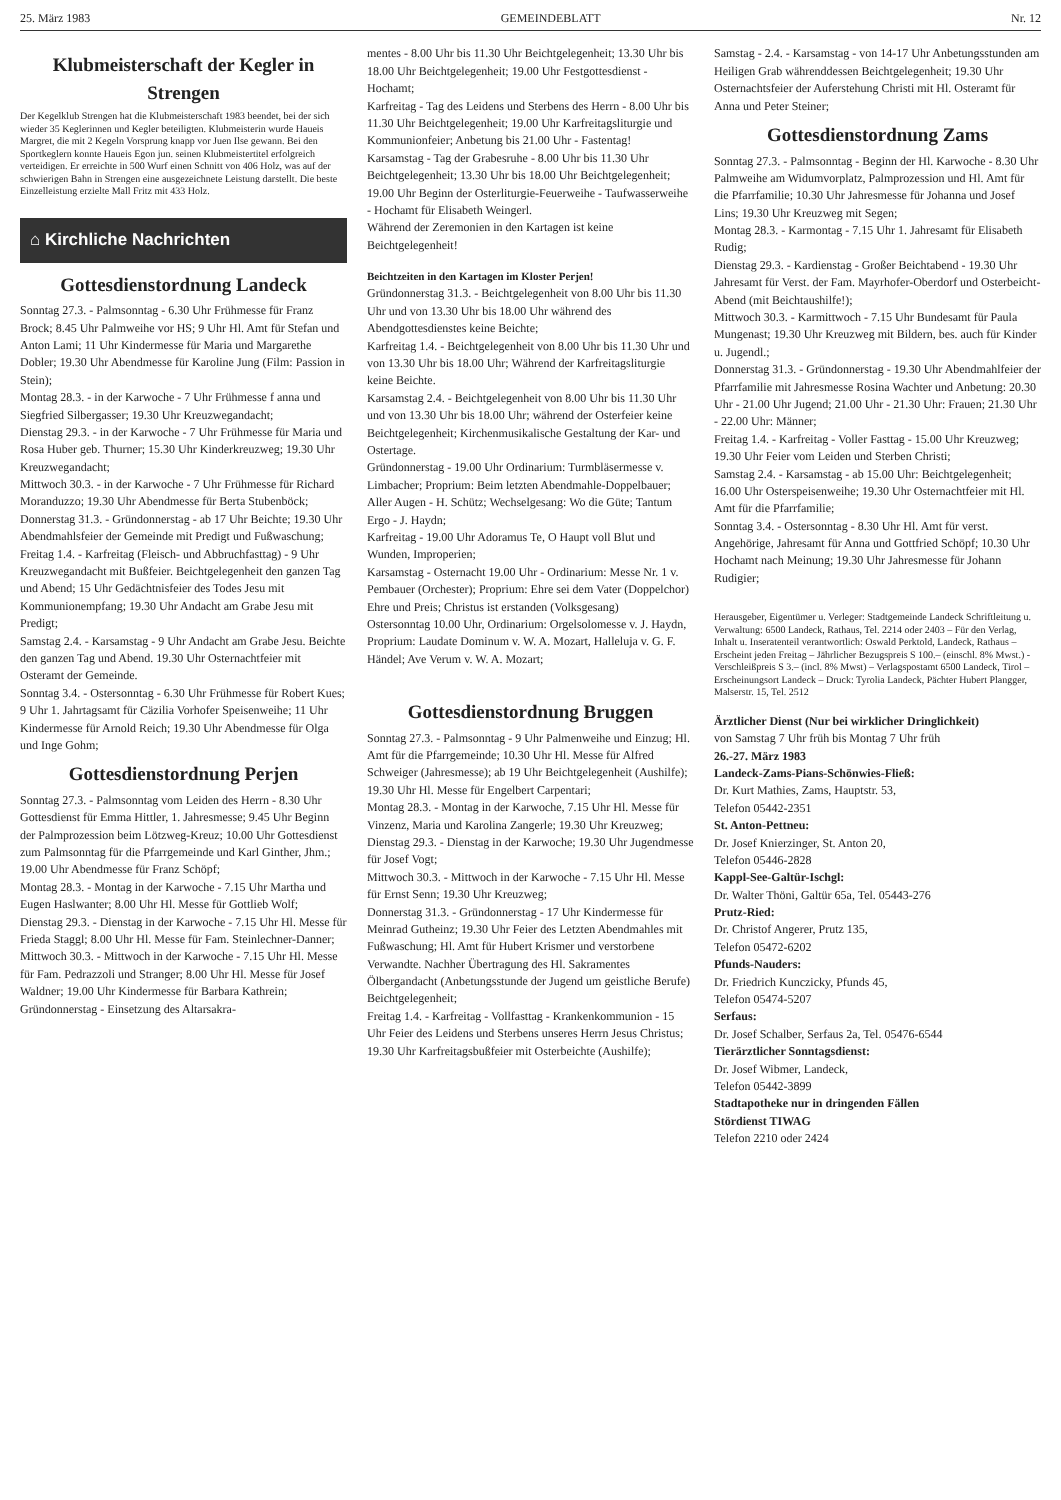25. März 1983 GEMEINDEBLATT Nr. 12
Klubmeisterschaft der Kegler in Strengen
Der Kegelklub Strengen hat die Klubmeisterschaft 1983 beendet, bei der sich wieder 35 Keglerinnen und Kegler beteiligten. Klubmeisterin wurde Haueis Margret, die mit 2 Kegeln Vorsprung knapp vor Juen Ilse gewann. Bei den Sportkeglern konnte Haueis Egon jun. seinen Klubmeistertitel erfolgreich verteidigen. Er erreichte in 500 Wurf einen Schnitt von 406 Holz, was auf der schwierigen Bahn in Strengen eine ausgezeichnete Leistung darstellt. Die beste Einzelleistung erzielte Mall Fritz mit 433 Holz.
⌂ Kirchliche Nachrichten
Gottesdienstordnung Landeck
Sonntag 27.3. - Palmsonntag - 6.30 Uhr Frühmesse für Franz Brock; 8.45 Uhr Palmweihe vor HS; 9 Uhr Hl. Amt für Stefan und Anton Lami; 11 Uhr Kindermesse für Maria und Margarethe Dobler; 19.30 Uhr Abendmesse für Karoline Jung (Film: Passion in Stein);
Montag 28.3. - in der Karwoche - 7 Uhr Frühmesse f anna und Siegfried Silbergasser; 19.30 Uhr Kreuzwegandacht;
Dienstag 29.3. - in der Karwoche - 7 Uhr Frühmesse für Maria und Rosa Huber geb. Thurner; 15.30 Uhr Kinderkreuzweg; 19.30 Uhr Kreuzwegandacht;
Mittwoch 30.3. - in der Karwoche - 7 Uhr Frühmesse für Richard Moranduzzo; 19.30 Uhr Abendmesse für Berta Stubenböck;
Donnerstag 31.3. - Gründonnerstag - ab 17 Uhr Beichte; 19.30 Uhr Abendmahlsfeier der Gemeinde mit Predigt und Fußwaschung;
Freitag 1.4. - Karfreitag (Fleisch- und Abbruchfasttag) - 9 Uhr Kreuzwegandacht mit Bußfeier. Beichtgelegenheit den ganzen Tag und Abend; 15 Uhr Gedächtnisfeier des Todes Jesu mit Kommunionempfang; 19.30 Uhr Andacht am Grabe Jesu mit Predigt;
Samstag 2.4. - Karsamstag - 9 Uhr Andacht am Grabe Jesu. Beichte den ganzen Tag und Abend. 19.30 Uhr Osternachtfeier mit Osteramt der Gemeinde.
Sonntag 3.4. - Ostersonntag - 6.30 Uhr Frühmesse für Robert Kues; 9 Uhr 1. Jahrtagsamt für Cäzilia Vorhofer Speisenweihe; 11 Uhr Kindermesse für Arnold Reich; 19.30 Uhr Abendmesse für Olga und Inge Gohm;
Gottesdienstordnung Perjen
Sonntag 27.3. - Palmsonntag vom Leiden des Herrn - 8.30 Uhr Gottesdienst für Emma Hittler, 1. Jahresmesse; 9.45 Uhr Beginn der Palmprozession beim Lötzweg-Kreuz; 10.00 Uhr Gottesdienst zum Palmsonntag für die Pfarrgemeinde und Karl Ginther, Jhm.; 19.00 Uhr Abendmesse für Franz Schöpf;
Montag 28.3. - Montag in der Karwoche - 7.15 Uhr Martha und Eugen Haslwanter; 8.00 Uhr Hl. Messe für Gottlieb Wolf;
Dienstag 29.3. - Dienstag in der Karwoche - 7.15 Uhr Hl. Messe für Frieda Staggl; 8.00 Uhr Hl. Messe für Fam. Steinlechner-Danner;
Mittwoch 30.3. - Mittwoch in der Karwoche - 7.15 Uhr Hl. Messe für Fam. Pedrazzoli und Stranger; 8.00 Uhr Hl. Messe für Josef Waldner; 19.00 Uhr Kindermesse für Barbara Kathrein;
Gründonnerstag - Einsetzung des Altarsakra-
mentes - 8.00 Uhr bis 11.30 Uhr Beichtgelegenheit; 13.30 Uhr bis 18.00 Uhr Beichtgelegenheit; 19.00 Uhr Festgottesdienst - Hochamt;
Karfreitag - Tag des Leidens und Sterbens des Herrn - 8.00 Uhr bis 11.30 Uhr Beichtgelegenheit; 19.00 Uhr Karfreitagsliturgie und Kommunionfeier; Anbetung bis 21.00 Uhr - Fastentag!
Karsamstag - Tag der Grabesruhe - 8.00 Uhr bis 11.30 Uhr Beichtgelegenheit; 13.30 Uhr bis 18.00 Uhr Beichtgelegenheit; 19.00 Uhr Beginn der Osterliturgie-Feuerweihe - Taufwasserweihe - Hochamt für Elisabeth Weingerl.
Während der Zeremonien in den Kartagen ist keine Beichtgelegenheit!
Beichtzeiten in den Kartagen im Kloster Perjen!
Gründonnerstag 31.3. - Beichtgelegenheit von 8.00 Uhr bis 11.30 Uhr und von 13.30 Uhr bis 18.00 Uhr während des Abendgottesdienstes keine Beichte;
Karfreitag 1.4. - Beichtgelegenheit von 8.00 Uhr bis 11.30 Uhr und von 13.30 Uhr bis 18.00 Uhr; Während der Karfreitagsliturgie keine Beichte.
Karsamstag 2.4. - Beichtgelegenheit von 8.00 Uhr bis 11.30 Uhr und von 13.30 Uhr bis 18.00 Uhr; während der Osterfeier keine Beichtgelegenheit; Kirchenmusikalische Gestaltung der Kar- und Ostertage.
Gründonnerstag - 19.00 Uhr Ordinarium: Turmbläsermesse v. Limbacher; Proprium: Beim letzten Abendmahle-Doppelbauer; Aller Augen - H. Schütz; Wechselgesang: Wo die Güte; Tantum Ergo - J. Haydn;
Karfreitag - 19.00 Uhr Adoramus Te, O Haupt voll Blut und Wunden, Improperien;
Karsamstag - Osternacht 19.00 Uhr - Ordinarium: Messe Nr. 1 v. Pembauer (Orchester); Proprium: Ehre sei dem Vater (Doppelchor) Ehre und Preis; Christus ist erstanden (Volksgesang)
Ostersonntag 10.00 Uhr, Ordinarium: Orgelsolomesse v. J. Haydn, Proprium: Laudate Dominum v. W. A. Mozart, Halleluja v. G. F. Händel; Ave Verum v. W. A. Mozart;
Gottesdienstordnung Bruggen
Sonntag 27.3. - Palmsonntag - 9 Uhr Palmenweihe und Einzug; Hl. Amt für die Pfarrgemeinde; 10.30 Uhr Hl. Messe für Alfred Schweiger (Jahresmesse); ab 19 Uhr Beichtgelegenheit (Aushilfe); 19.30 Uhr Hl. Messe für Engelbert Carpentari;
Montag 28.3. - Montag in der Karwoche, 7.15 Uhr Hl. Messe für Vinzenz, Maria und Karolina Zangerle; 19.30 Uhr Kreuzweg;
Dienstag 29.3. - Dienstag in der Karwoche; 19.30 Uhr Jugendmesse für Josef Vogt;
Mittwoch 30.3. - Mittwoch in der Karwoche - 7.15 Uhr Hl. Messe für Ernst Senn; 19.30 Uhr Kreuzweg;
Donnerstag 31.3. - Gründonnerstag - 17 Uhr Kindermesse für Meinrad Gutheinz; 19.30 Uhr Feier des Letzten Abendmahles mit Fußwaschung; Hl. Amt für Hubert Krismer und verstorbene Verwandte. Nachher Übertragung des Hl. Sakramentes Ölbergandacht (Anbetungsstunde der Jugend um geistliche Berufe) Beichtgelegenheit;
Freitag 1.4. - Karfreitag - Vollfasttag - Krankenkommunion - 15 Uhr Feier des Leidens und Sterbens unseres Herrn Jesus Christus; 19.30 Uhr Karfreitagsbußfeier mit Osterbeichte (Aushilfe);
Samstag - 2.4. - Karsamstag - von 14-17 Uhr Anbetungsstunden am Heiligen Grab währenddessen Beichtgelegenheit; 19.30 Uhr Osternachtsfeier der Auferstehung Christi mit Hl. Osteramt für Anna und Peter Steiner;
Gottesdienstordnung Zams
Sonntag 27.3. - Palmsonntag - Beginn der Hl. Karwoche - 8.30 Uhr Palmweihe am Widumvorplatz, Palmprozession und Hl. Amt für die Pfarrfamilie; 10.30 Uhr Jahresmesse für Johanna und Josef Lins; 19.30 Uhr Kreuzweg mit Segen;
Montag 28.3. - Karmontag - 7.15 Uhr 1. Jahresamt für Elisabeth Rudig;
Dienstag 29.3. - Kardienstag - Großer Beichtabend - 19.30 Uhr Jahresamt für Verst. der Fam. Mayrhofer-Oberdorf und Osterbeicht-Abend (mit Beichtaushilfe!);
Mittwoch 30.3. - Karmittwoch - 7.15 Uhr Bundesamt für Paula Mungenast; 19.30 Uhr Kreuzweg mit Bildern, bes. auch für Kinder u. Jugendl.;
Donnerstag 31.3. - Gründonnerstag - 19.30 Uhr Abendmahlfeier der Pfarrfamilie mit Jahresmesse Rosina Wachter und Anbetung: 20.30 Uhr - 21.00 Uhr Jugend; 21.00 Uhr - 21.30 Uhr: Frauen; 21.30 Uhr - 22.00 Uhr: Männer;
Freitag 1.4. - Karfreitag - Voller Fasttag - 15.00 Uhr Kreuzweg; 19.30 Uhr Feier vom Leiden und Sterben Christi;
Samstag 2.4. - Karsamstag - ab 15.00 Uhr: Beichtgelegenheit; 16.00 Uhr Osterspeisenweihe; 19.30 Uhr Osternachtfeier mit Hl. Amt für die Pfarrfamilie;
Sonntag 3.4. - Ostersonntag - 8.30 Uhr Hl. Amt für verst. Angehörige, Jahresamt für Anna und Gottfried Schöpf; 10.30 Uhr Hochamt nach Meinung; 19.30 Uhr Jahresmesse für Johann Rudigier;
Herausgeber, Eigentümer u. Verleger: Stadtgemeinde Landeck Schriftleitung u. Verwaltung: 6500 Landeck, Rathaus, Tel. 2214 oder 2403 – Für den Verlag, Inhalt u. Inseratenteil verantwortlich: Oswald Perktold, Landeck, Rathaus – Erscheint jeden Freitag – Jährlicher Bezugspreis S 100.– (einschl. 8% Mwst.) - Verschleißpreis S 3.– (incl. 8% Mwst) – Verlagspostamt 6500 Landeck, Tirol – Erscheinungsort Landeck – Druck: Tyrolia Landeck, Pächter Hubert Plangger, Malserstr. 15, Tel. 2512
Ärztlicher Dienst (Nur bei wirklicher Dringlichkeit)
von Samstag 7 Uhr früh bis Montag 7 Uhr früh
26.-27. März 1983
Landeck-Zams-Pians-Schönwies-Fließ:
Dr. Kurt Mathies, Zams, Hauptstr. 53,
Telefon 05442-2351
St. Anton-Pettneu:
Dr. Josef Knierzinger, St. Anton 20,
Telefon 05446-2828
Kappl-See-Galtür-Ischgl:
Dr. Walter Thöni, Galtür 65a, Tel. 05443-276
Prutz-Ried:
Dr. Christof Angerer, Prutz 135,
Telefon 05472-6202
Pfunds-Nauders:
Dr. Friedrich Kunczicky, Pfunds 45,
Telefon 05474-5207
Serfaus:
Dr. Josef Schalber, Serfaus 2a, Tel. 05476-6544
Tierärztlicher Sonntagsdienst:
Dr. Josef Wibmer, Landeck,
Telefon 05442-3899
Stadtapotheke nur in dringenden Fällen
Stördienst TIWAG
Telefon 2210 oder 2424